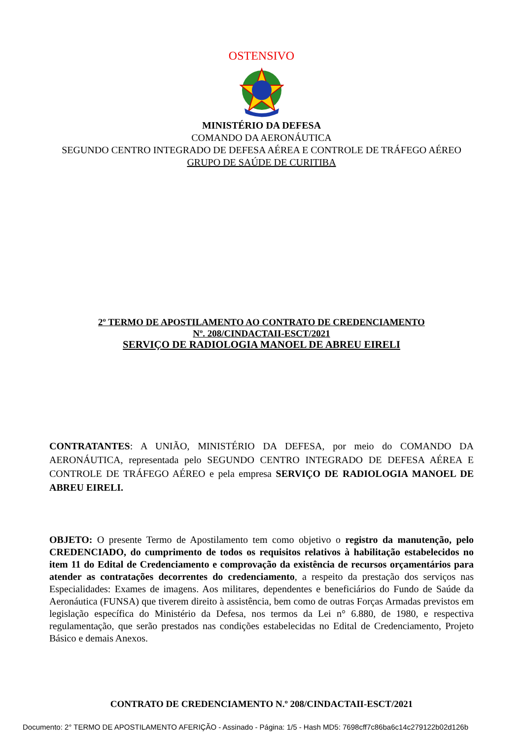OSTENSIVO
MINISTÉRIO DA DEFESA
COMANDO DA AERONÁUTICA
SEGUNDO CENTRO INTEGRADO DE DEFESA AÉREA E CONTROLE DE TRÁFEGO AÉREO
GRUPO DE SAÚDE DE CURITIBA
2º TERMO DE APOSTILAMENTO AO CONTRATO DE CREDENCIAMENTO
Nº. 208/CINDACTAII-ESCT/2021
SERVIÇO DE RADIOLOGIA MANOEL DE ABREU EIRELI
CONTRATANTES: A UNIÃO, MINISTÉRIO DA DEFESA, por meio do COMANDO DA AERONÁUTICA, representada pelo SEGUNDO CENTRO INTEGRADO DE DEFESA AÉREA E CONTROLE DE TRÁFEGO AÉREO e pela empresa SERVIÇO DE RADIOLOGIA MANOEL DE ABREU EIRELI.
OBJETO: O presente Termo de Apostilamento tem como objetivo o registro da manutenção, pelo CREDENCIADO, do cumprimento de todos os requisitos relativos à habilitação estabelecidos no item 11 do Edital de Credenciamento e comprovação da existência de recursos orçamentários para atender as contratações decorrentes do credenciamento, a respeito da prestação dos serviços nas Especialidades: Exames de imagens. Aos militares, dependentes e beneficiários do Fundo de Saúde da Aeronáutica (FUNSA) que tiverem direito à assistência, bem como de outras Forças Armadas previstos em legislação específica do Ministério da Defesa, nos termos da Lei n° 6.880, de 1980, e respectiva regulamentação, que serão prestados nas condições estabelecidas no Edital de Credenciamento, Projeto Básico e demais Anexos.
CONTRATO DE CREDENCIAMENTO N.º 208/CINDACTAII-ESCT/2021
Documento: 2° TERMO DE APOSTILAMENTO AFERIÇÃO - Assinado - Página: 1/5 - Hash MD5: 7698cff7c86ba6c14c279122b02d126b